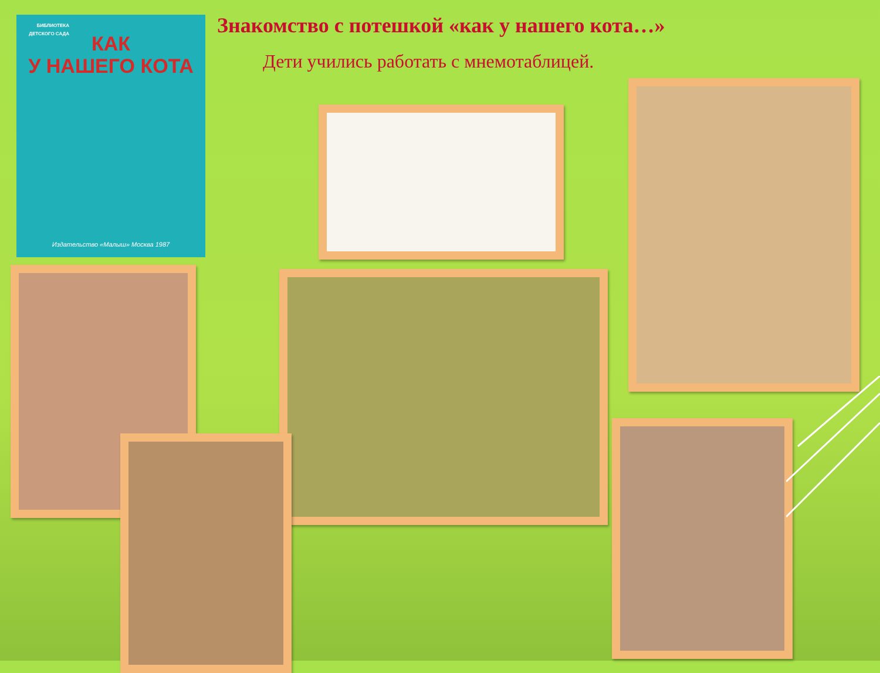Знакомство с потешкой «как у нашего кота…»
Дети учились работать с мнемотаблицей.
БИБЛИОТЕКА ДЕТСКОГО САДА
КАК
У НАШЕГО КОТА
Издательство «Малыш» Москва 1987